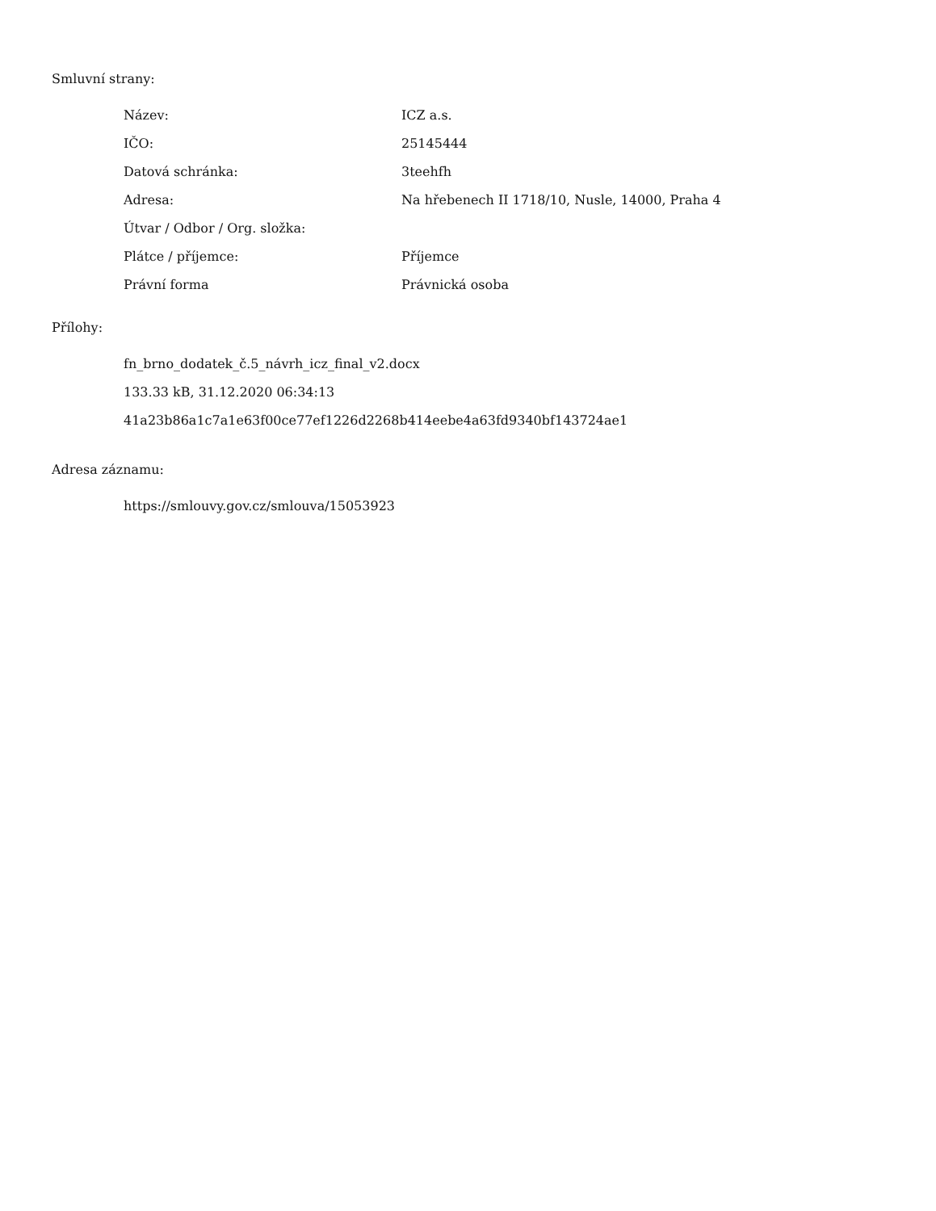Smluvní strany:
| Název: | ICZ a.s. |
| IČO: | 25145444 |
| Datová schránka: | 3teehfh |
| Adresa: | Na hřebenech II 1718/10, Nusle, 14000, Praha 4 |
| Útvar / Odbor / Org. složka: | |
| Plátce / příjemce: | Příjemce |
| Právní forma | Právnická osoba |
Přílohy:
fn_brno_dodatek_č.5_návrh_icz_final_v2.docx
133.33 kB, 31.12.2020 06:34:13
41a23b86a1c7a1e63f00ce77ef1226d2268b414eebe4a63fd9340bf143724ae1
Adresa záznamu:
https://smlouvy.gov.cz/smlouva/15053923